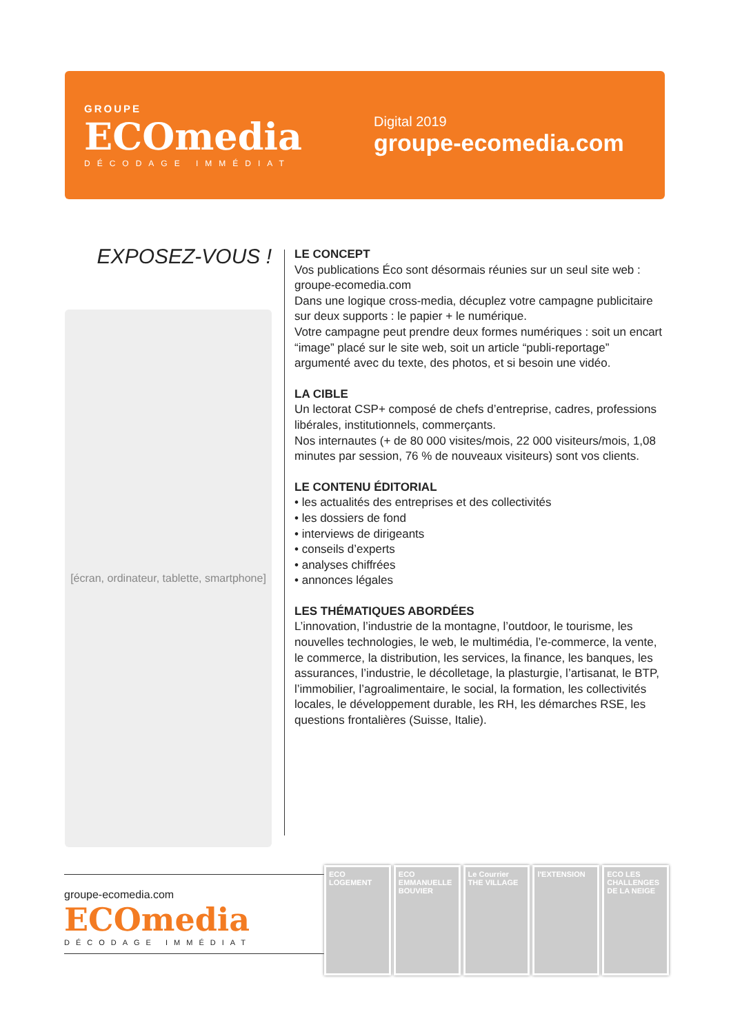GROUPE
ECOmedia
DÉCODAGE IMMÉDIAT
Digital 2019
groupe-ecomedia.com
EXPOSEZ-VOUS !
[écran, ordinateur, tablette, smartphone]
LE CONCEPT
Vos publications Éco sont désormais réunies sur un seul site web : groupe-ecomedia.com
Dans une logique cross-media, décuplez votre campagne publicitaire sur deux supports : le papier + le numérique.
Votre campagne peut prendre deux formes numériques : soit un encart “image” placé sur le site web, soit un article “publi-reportage” argumenté avec du texte, des photos, et si besoin une vidéo.
LA CIBLE
Un lectorat CSP+ composé de chefs d’entreprise, cadres, professions libérales, institutionnels, commerçants.
Nos internautes (+ de 80 000 visites/mois, 22 000 visiteurs/mois, 1,08 minutes par session, 76 % de nouveaux visiteurs) sont vos clients.
LE CONTENU ÉDITORIAL
• les actualités des entreprises et des collectivités
• les dossiers de fond
• interviews de dirigeants
• conseils d’experts
• analyses chiffrées
• annonces légales
LES THÉMATIQUES ABORDÉES
L’innovation, l’industrie de la montagne, l’outdoor, le tourisme, les nouvelles technologies, le web, le multimédia, l’e-commerce, la vente, le commerce, la distribution, les services, la finance, les banques, les assurances, l’industrie, le décolletage, la plasturgie, l’artisanat, le BTP, l’immobilier, l’agroalimentaire, le social, la formation, les collectivités locales, le développement durable, les RH, les démarches RSE, les questions frontalières (Suisse, Italie).
groupe-ecomedia.com
ECOmedia
DÉCODAGE IMMÉDIAT
ECO LOGEMENT ECO EMMANUELLE BOUVIER Le Courrier THE VILLAGE l'EXTENSION ECO LES CHALLENGES DE LA NEIGE